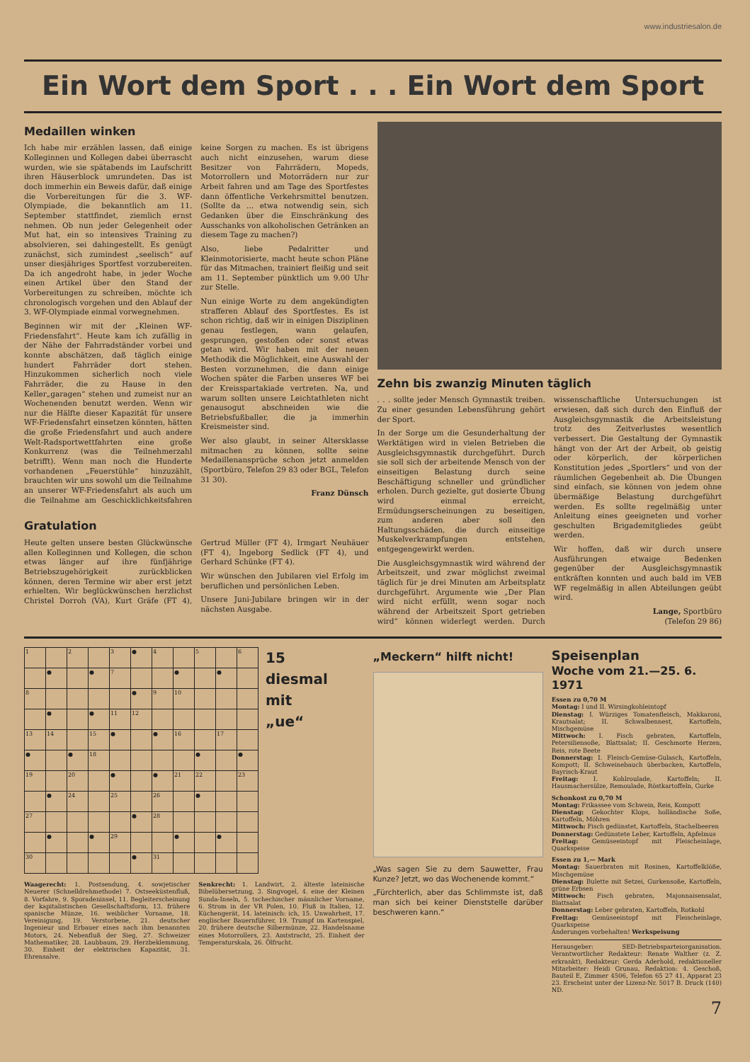www.industriesalon.de
Ein Wort dem Sport . . . Ein Wort dem Sport
Medaillen winken
Ich habe mir erzählen lassen, daß einige Kolleginnen und Kollegen dabei überrascht wurden, wie sie spätabends im Laufschritt ihren Häuserblock umrundeten. Das ist doch immerhin ein Beweis dafür, daß einige die Vorbereitungen für die 3. WF-Olympiade, die bekanntlich am 11. September stattfindet, ziemlich ernst nehmen. Ob nun jeder Gelegenheit oder Mut hat, ein so intensives Training zu absolvieren, sei dahingestellt. Es genügt zunächst, sich zumindest „seelisch“ auf unser diesjähriges Sportfest vorzubereiten. Da ich angedroht habe, in jeder Woche einen Artikel über den Stand der Vorbereitungen zu schreiben, möchte ich chronologisch vorgehen und den Ablauf der 3. WF-Olympiade einmal vorwegnehmen.
Beginnen wir mit der „Kleinen WF-Friedensfahrt“. Heute kam ich zufällig in der Nähe der Fahrradständer vorbei und konnte abschätzen, daß täglich einige hundert Fahrräder dort stehen. Hinzukommen sicherlich noch viele Fahrräder, die zu Hause in den Keller„garagen“ stehen und zumeist nur an Wochenenden benutzt werden. Wenn wir nur die Hälfte dieser Kapazität für unsere WF-Friedensfahrt einsetzen könnten, hätten die große Friedensfahrt und auch andere Welt-Radsportwettfahrten eine große Konkurrenz (was die Teilnehmerzahl betrifft). Wenn man noch die Hunderte vorhandenen „Feuerstühle“ hinzuzählt, brauchten wir uns sowohl um die Teilnahme an unserer WF-Friedensfahrt als auch um die Teilnahme am Geschicklichkeitsfahren keine Sorgen zu machen. Es ist übrigens auch nicht einzusehen, warum diese Besitzer von Fahrrädern, Mopeds, Motorrollern und Motorrädern nur zur Arbeit fahren und am Tage des Sportfestes dann öffentliche Verkehrsmittel benutzen. (Sollte da ... etwa notwendig sein, sich Gedanken über die Einschränkung des Ausschanks von alkoholischen Getränken an diesem Tage zu machen?)
Also, liebe Pedalritter und Kleinmotorisierte, macht heute schon Pläne für das Mitmachen, trainiert fleißig und seit am 11. September pünktlich um 9.00 Uhr zur Stelle.
Nun einige Worte zu dem angekündigten strafferen Ablauf des Sportfestes. Es ist schon richtig, daß wir in einigen Disziplinen genau festlegen, wann gelaufen, gesprungen, gestoßen oder sonst etwas getan wird. Wir haben mit der neuen Methodik die Möglichkeit, eine Auswahl der Besten vorzunehmen, die dann einige Wochen später die Farben unseres WF bei der Kreisspartakiade vertreten. Na, und warum sollten unsere Leichtathleten nicht genausogut abschneiden wie die Betriebsfußballer, die ja immerhin Kreismeister sind.
Wer also glaubt, in seiner Altersklasse mitmachen zu können, sollte seine Medaillenansprüche schon jetzt anmelden (Sportbüro, Telefon 29 83 oder BGL, Telefon 31 30).
Franz Dünsch
Gratulation
Heute gelten unsere besten Glückwünsche allen Kolleginnen und Kollegen, die schon etwas länger auf ihre fünfjährige Betriebszugehörigkeit zurückblicken können, deren Termine wir aber erst jetzt erhielten. Wir beglückwünschen herzlichst Christel Dorroh (VA), Kurt Gräfe (FT 4), Gertrud Müller (FT 4), Irmgart Neuhäuer (FT 4), Ingeborg Sedlick (FT 4), und Gerhard Schünke (FT 4).
Wir wünschen den Jubilaren viel Erfolg im beruflichen und persönlichen Leben.
Unsere Juni-Jubilare bringen wir in der nächsten Ausgabe.
Zehn bis zwanzig Minuten täglich
. . . sollte jeder Mensch Gymnastik treiben. Zu einer gesunden Lebensführung gehört der Sport.
In der Sorge um die Gesunderhaltung der Werktätigen wird in vielen Betrieben die Ausgleichsgymnastik durchgeführt. Durch sie soll sich der arbeitende Mensch von der einseitigen Belastung durch seine Beschäftigung schneller und gründlicher erholen. Durch gezielte, gut dosierte Übung wird einmal erreicht, Ermüdungserscheinungen zu beseitigen, zum anderen aber soll den Haltungsschäden, die durch einseitige Muskelverkrampfungen entstehen, entgegengewirkt werden.
Die Ausgleichsgymnastik wird während der Arbeitszeit, und zwar möglichst zweimal täglich für je drei Minuten am Arbeitsplatz durchgeführt. Argumente wie „Der Plan wird nicht erfüllt, wenn sogar noch während der Arbeitszeit Sport getrieben wird“ können widerlegt werden. Durch wissenschaftliche Untersuchungen ist erwiesen, daß sich durch den Einfluß der Ausgleichsgymnastik die Arbeitsleistung trotz des Zeitverlustes wesentlich verbessert. Die Gestaltung der Gymnastik hängt von der Art der Arbeit, ob geistig oder körperlich, der körperlichen Konstitution jedes „Sportlers“ und von der räumlichen Gegebenheit ab. Die Übungen sind einfach, sie können von jedem ohne übermäßige Belastung durchgeführt werden. Es sollte regelmäßig unter Anleitung eines geeigneten und vorher geschulten Brigademitgliedes geübt werden.
Wir hoffen, daß wir durch unsere Ausführungen etwaige Bedenken gegenüber der Ausgleichsgymnastik entkräften konnten und auch bald im VEB WF regelmäßig in allen Abteilungen geübt wird.
Lange, Sportbüro
(Telefon 29 86)
| 1 | | 2 | | 3 | ● | 4 | | 5 | | 6 |
| | ● | | ● | 7 | | | ● | | ● | |
| 8 | | | | | ● | 9 | 10 | | | |
| | ● | | ● | 11 | 12 | | | | | |
| 13 | 14 | | 15 | ● | | ● | 16 | | 17 | |
| ● | | ● | 18 | | | | | ● | | ● |
| 19 | | 20 | | ● | | ● | 21 | 22 | | 23 |
| | ● | 24 | | 25 | | 26 | | ● | | |
| 27 | | | | | ● | 28 | | | | |
| | ● | | ● | 29 | | | ● | | ● | |
| 30 | | | | | ● | 31 | | | | |
15
diesmal
mit
„ue“
Waagerecht: 1. Postsendung, 4. sowjetischer Neuerer (Schnelldrehmethode) 7. Ostseeküstenfluß, 8. Vorfahre, 9. Sporadeninsel, 11. Begleiterscheinung der kapitalistischen Gesellschaftsform, 13. frühere spanische Münze, 16. weiblicher Vorname, 18. Vereinigung, 19. Verstorbene, 21. deutscher Ingenieur und Erbauer eines nach ihm benannten Motors, 24. Nebenfluß der Sieg, 27. Schweizer Mathematiker, 28. Laubbaum, 29. Herzbeklemmung, 30. Einheit der elektrischen Kapazität, 31. Ehrensalve.
Senkrecht: 1. Landwirt, 2. älteste lateinische Bibelübersetzung, 3. Singvogel, 4. eine der Kleinen Sunda-Inseln, 5. tschechischer männlicher Vorname, 6. Strom in der VR Polen, 10. Fluß in Italien, 12. Küchengerät, 14. lateinisch: ich, 15. Unwahrheit, 17. englischer Bauernführer, 19. Trumpf im Kartenspiel, 20. frühere deutsche Silbermünze, 22. Handelsname eines Motorrollers, 23. Amtstracht, 25. Einheit der Temperaturskala, 26. Ölfrucht.
„Meckern“ hilft nicht!
„Was sagen Sie zu dem Sauwetter, Frau Kunze? Jetzt, wo das Wochenende kommt.“
„Fürchterlich, aber das Schlimmste ist, daß man sich bei keiner Dienststelle darüber beschweren kann.“
Speisenplan
Woche vom 21.—25. 6. 1971
Essen zu 0,70 M
Montag: I und II. Wirsingkohleintopf
Dienstag: I. Würziges Tomatenfleisch, Makkaroni, Krautsalat; II. Schwalbennest, Kartoffeln, Mischgemüse
Mittwoch: I. Fisch gebraten, Kartoffeln, Petersiliensoße, Blattsalat; II. Geschmorte Herzen, Reis, rote Beete
Donnerstag: I. Fleisch-Gemüse-Gulasch, Kartoffeln, Kompott; II. Schweinebauch überbacken, Kartoffeln, Bayrisch-Kraut
Freitag: I. Kohlroulade, Kartoffeln; II. Hausmachersülze, Remoulade, Röstkartoffeln, Gurke
Schonkost zu 0,70 M
Montag: Frikassee vom Schwein, Reis, Kompott
Dienstag: Gekochter Klops, holländische Soße, Kartoffeln, Möhren
Mittwoch: Fisch gedünstet, Kartoffeln, Stachelbeeren
Donnerstag: Gedünstete Leber, Kartoffeln, Apfelmus
Freitag: Gemüseeintopf mit Fleischeinlage, Quarkspeise
Essen zu 1,— Mark
Montag: Sauerbraten mit Rosinen, Kartoffelklöße, Mischgemüse
Dienstag: Bulette mit Setzei, Gurkensoße, Kartoffeln, grüne Erbsen
Mittwoch: Fisch gebraten, Majonnaisensalat, Blattsalat
Donnerstag: Leber gebraten, Kartoffeln, Rotkohl
Freitag: Gemüseeintopf mit Fleischeinlage, Quarkspeise
Änderungen vorbehalten! Werkspeisung
Herausgeber: SED-Betriebsparteiorganisation. Verantwortlicher Redakteur: Renate Walther (z. Z. erkrankt), Redakteur: Gerda Aderhold, redaktioneller Mitarbeiter: Heidi Grunau, Redaktion: 4. Geschoß, Bauteil E, Zimmer 4506, Telefon 65 27 41, Apparat 23 23. Erscheint unter der Lizenz-Nr. 5017 B. Druck (140) ND.
7